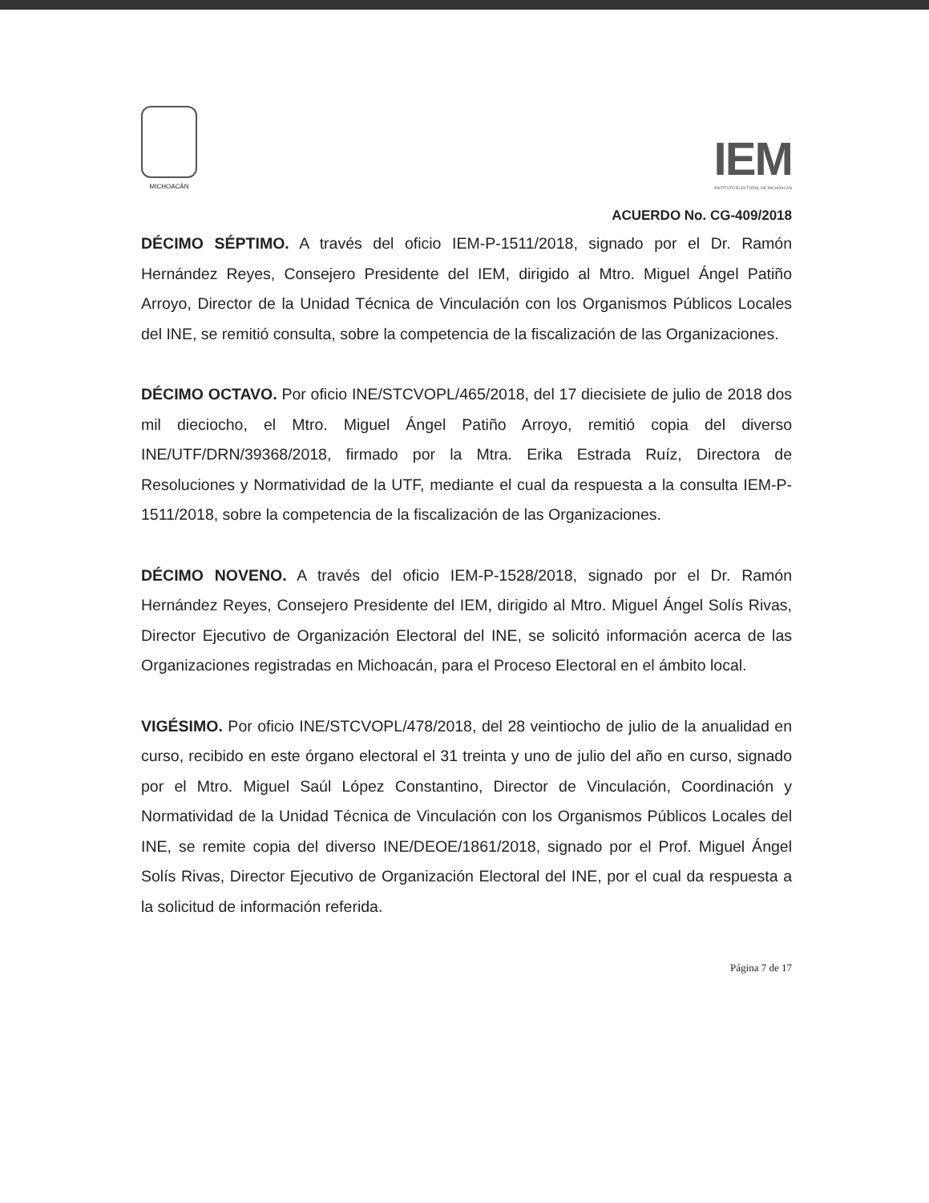MICHOACÁN
IEM
INSTITUTO ELECTORAL DE MICHOACÁN
ACUERDO No. CG-409/2018
DÉCIMO SÉPTIMO. A través del oficio IEM-P-1511/2018, signado por el Dr. Ramón Hernández Reyes, Consejero Presidente del IEM, dirigido al Mtro. Miguel Ángel Patiño Arroyo, Director de la Unidad Técnica de Vinculación con los Organismos Públicos Locales del INE, se remitió consulta, sobre la competencia de la fiscalización de las Organizaciones.
DÉCIMO OCTAVO. Por oficio INE/STCVOPL/465/2018, del 17 diecisiete de julio de 2018 dos mil dieciocho, el Mtro. Miguel Ángel Patiño Arroyo, remitió copia del diverso INE/UTF/DRN/39368/2018, firmado por la Mtra. Erika Estrada Ruíz, Directora de Resoluciones y Normatividad de la UTF, mediante el cual da respuesta a la consulta IEM-P-1511/2018, sobre la competencia de la fiscalización de las Organizaciones.
DÉCIMO NOVENO. A través del oficio IEM-P-1528/2018, signado por el Dr. Ramón Hernández Reyes, Consejero Presidente del IEM, dirigido al Mtro. Miguel Ángel Solís Rivas, Director Ejecutivo de Organización Electoral del INE, se solicitó información acerca de las Organizaciones registradas en Michoacán, para el Proceso Electoral en el ámbito local.
VIGÉSIMO. Por oficio INE/STCVOPL/478/2018, del 28 veintiocho de julio de la anualidad en curso, recibido en este órgano electoral el 31 treinta y uno de julio del año en curso, signado por el Mtro. Miguel Saúl López Constantino, Director de Vinculación, Coordinación y Normatividad de la Unidad Técnica de Vinculación con los Organismos Públicos Locales del INE, se remite copia del diverso INE/DEOE/1861/2018, signado por el Prof. Miguel Ángel Solís Rivas, Director Ejecutivo de Organización Electoral del INE, por el cual da respuesta a la solicitud de información referida.
Página 7 de 17